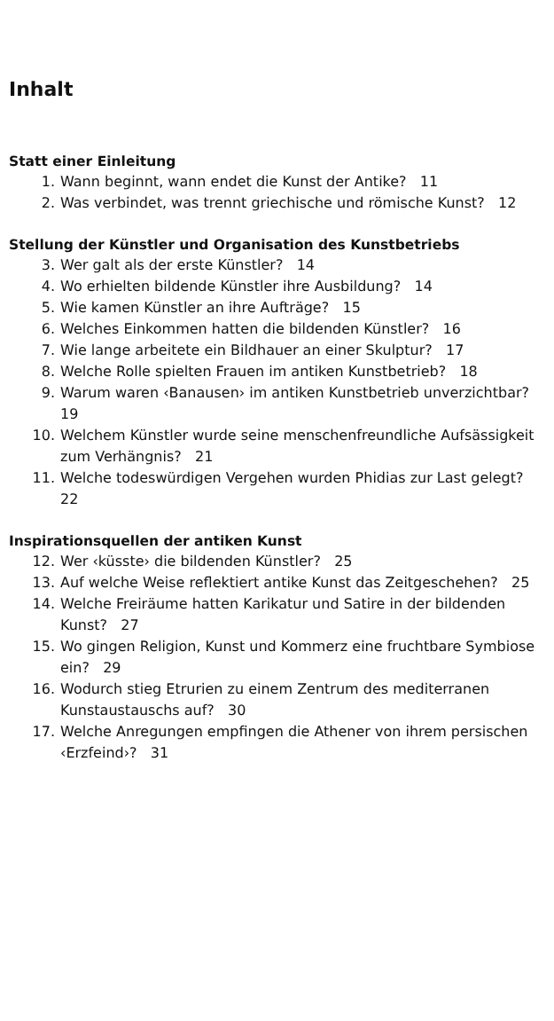Inhalt
Statt einer Einleitung
1. Wann beginnt, wann endet die Kunst der Antike? 11
2. Was verbindet, was trennt griechische und römische Kunst? 12
Stellung der Künstler und Organisation des Kunstbetriebs
3. Wer galt als der erste Künstler? 14
4. Wo erhielten bildende Künstler ihre Ausbildung? 14
5. Wie kamen Künstler an ihre Aufträge? 15
6. Welches Einkommen hatten die bildenden Künstler? 16
7. Wie lange arbeitete ein Bildhauer an einer Skulptur? 17
8. Welche Rolle spielten Frauen im antiken Kunstbetrieb? 18
9. Warum waren ‹Banausen› im antiken Kunstbetrieb unverzichtbar? 19
10. Welchem Künstler wurde seine menschenfreundliche Aufsässigkeit zum Verhängnis? 21
11. Welche todeswürdigen Vergehen wurden Phidias zur Last gelegt? 22
Inspirationsquellen der antiken Kunst
12. Wer ‹küsste› die bildenden Künstler? 25
13. Auf welche Weise reflektiert antike Kunst das Zeitgeschehen? 25
14. Welche Freiräume hatten Karikatur und Satire in der bildenden Kunst? 27
15. Wo gingen Religion, Kunst und Kommerz eine fruchtbare Symbiose ein? 29
16. Wodurch stieg Etrurien zu einem Zentrum des mediterranen Kunstaustauschs auf? 30
17. Welche Anregungen empfingen die Athener von ihrem persischen ‹Erzfeind›? 31